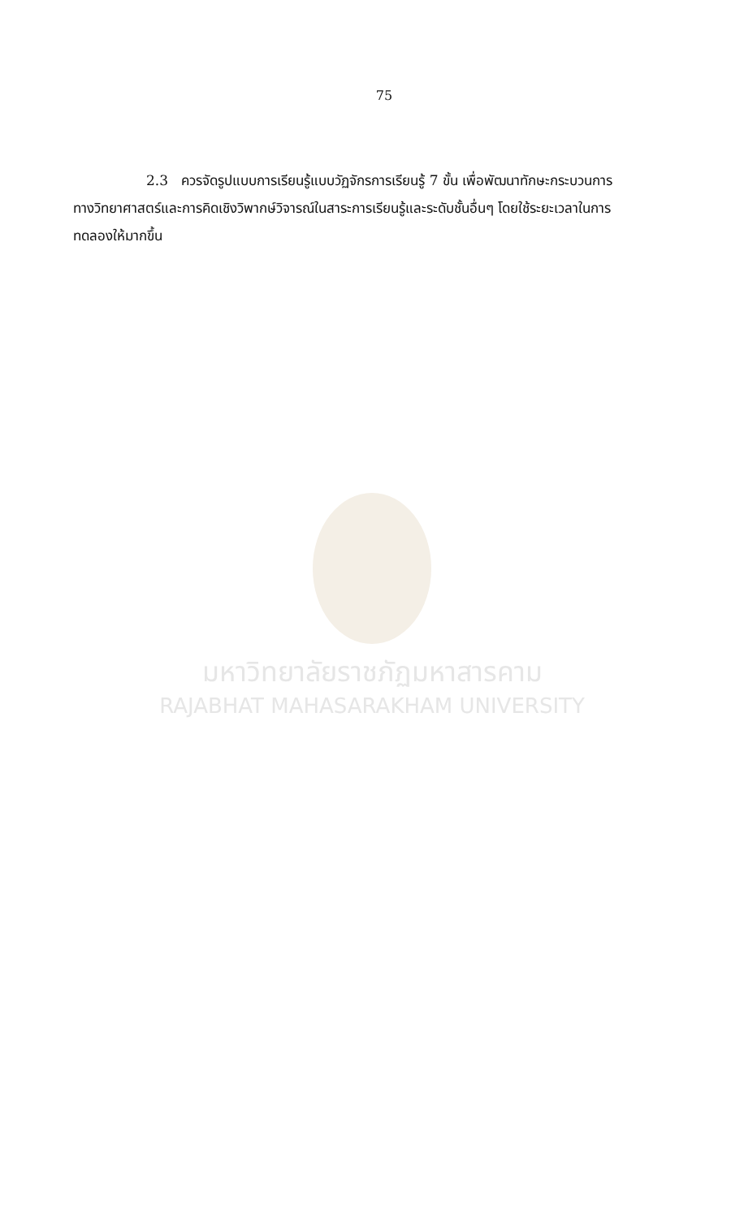75
2.3 ควรจัดรูปแบบการเรียนรู้แบบวัฏจักรการเรียนรู้ 7 ขั้น เพื่อพัฒนาทักษะกระบวนการทางวิทยาศาสตร์และการคิดเชิงวิพากษ์วิจารณ์ในสาระการเรียนรู้และระดับชั้นอื่นๆ โดยใช้ระยะเวลาในการทดลองให้มากขึ้น
มหาวิทยาลัยราชภัฏมหาสารคาม
RAJABHAT MAHASARAKHAM UNIVERSITY